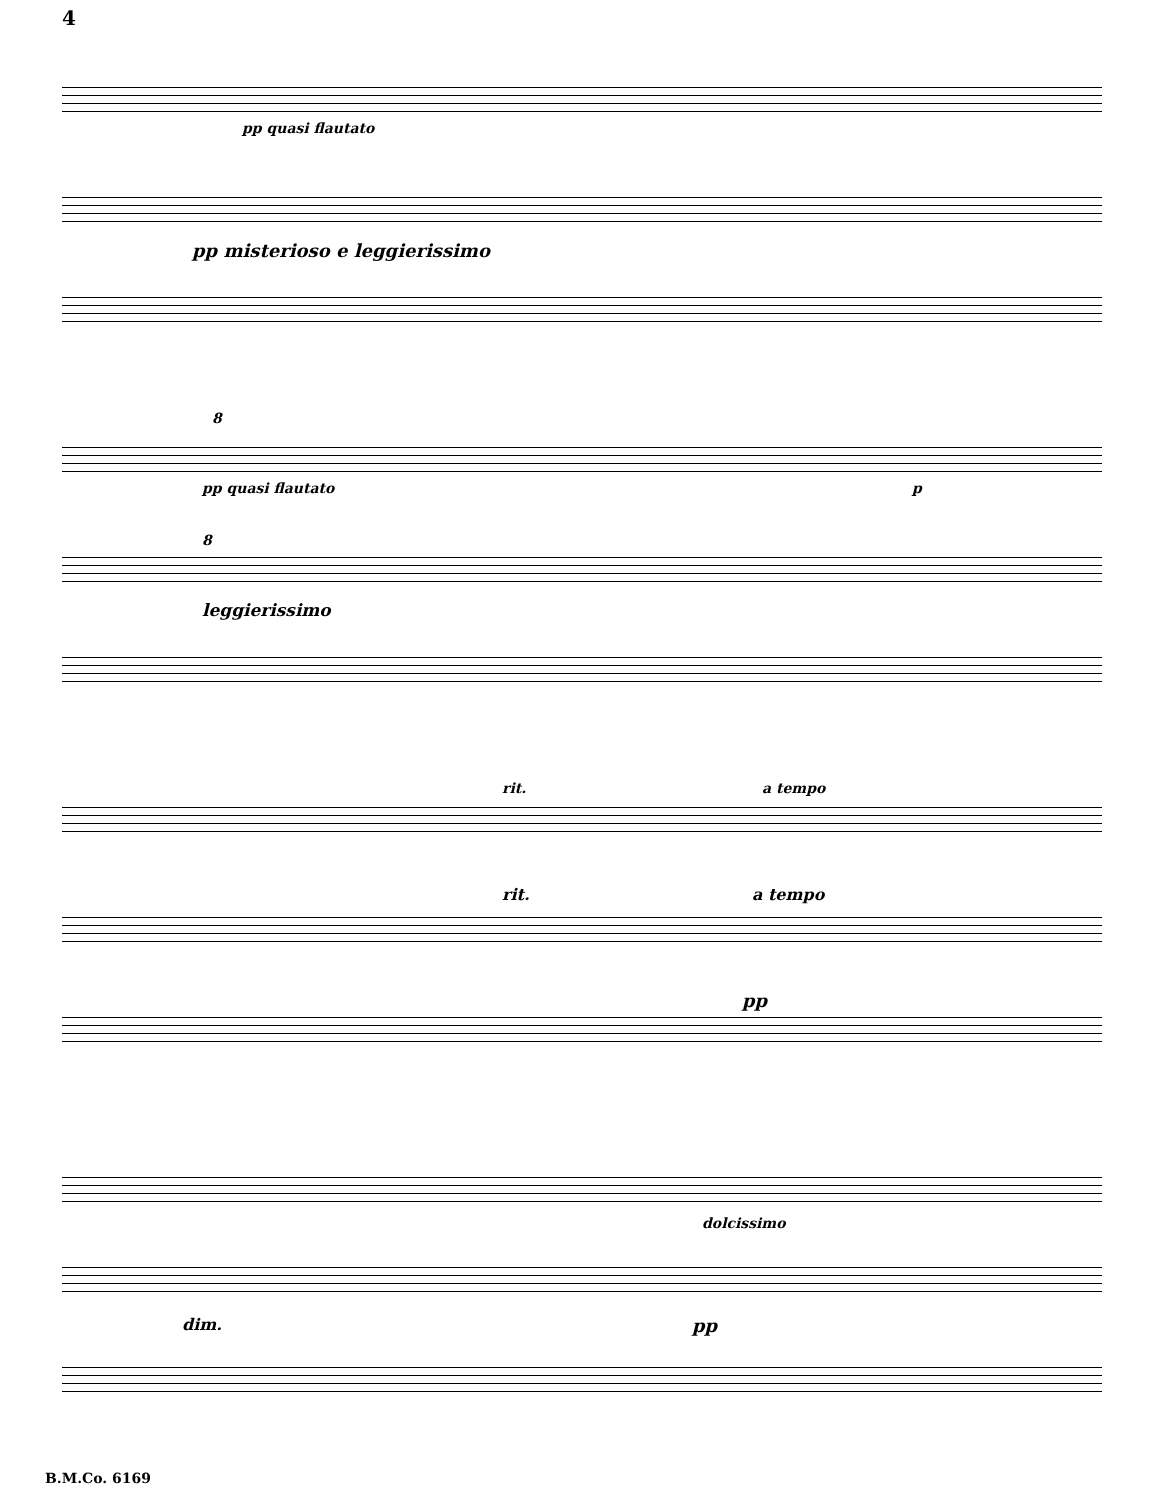4
pp quasi flautato
pp misterioso e leggierissimo
8
pp quasi flautato p
8
leggierissimo
rit. a tempo
rit. a tempo
pp
dolcissimo
dim. pp
B.M.Co. 6169